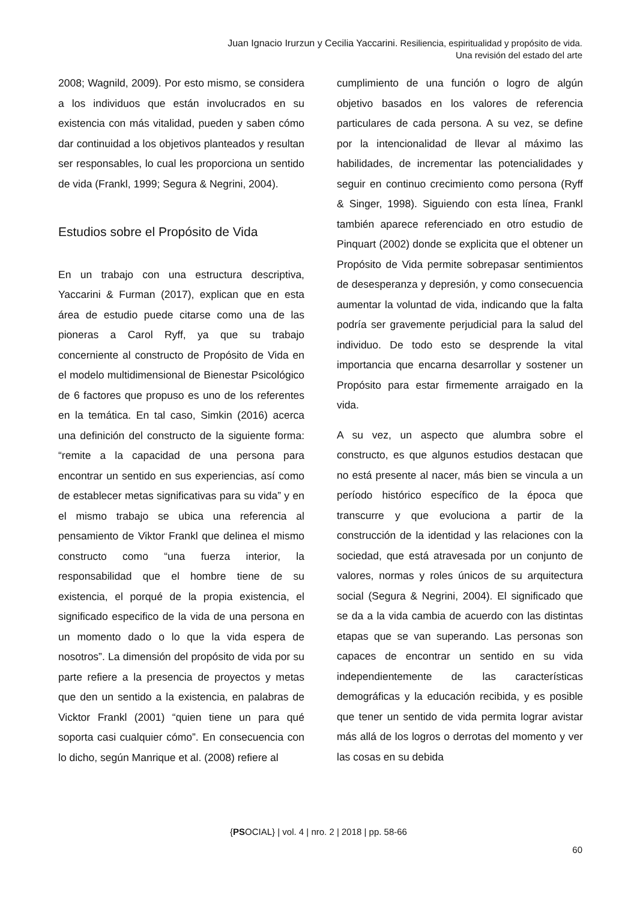Juan Ignacio Irurzun y Cecilia Yaccarini. Resiliencia, espiritualidad y propósito de vida.
Una revisión del estado del arte
2008; Wagnild, 2009). Por esto mismo, se considera a los individuos que están involucrados en su existencia con más vitalidad, pueden y saben cómo dar continuidad a los objetivos planteados y resultan ser responsables, lo cual les proporciona un sentido de vida (Frankl, 1999; Segura & Negrini, 2004).
Estudios sobre el Propósito de Vida
En un trabajo con una estructura descriptiva, Yaccarini & Furman (2017), explican que en esta área de estudio puede citarse como una de las pioneras a Carol Ryff, ya que su trabajo concerniente al constructo de Propósito de Vida en el modelo multidimensional de Bienestar Psicológico de 6 factores que propuso es uno de los referentes en la temática. En tal caso, Simkin (2016) acerca una definición del constructo de la siguiente forma: “remite a la capacidad de una persona para encontrar un sentido en sus experiencias, así como de establecer metas significativas para su vida” y en el mismo trabajo se ubica una referencia al pensamiento de Viktor Frankl que delinea el mismo constructo como “una fuerza interior, la responsabilidad que el hombre tiene de su existencia, el porqué de la propia existencia, el significado especifico de la vida de una persona en un momento dado o lo que la vida espera de nosotros”. La dimensión del propósito de vida por su parte refiere a la presencia de proyectos y metas que den un sentido a la existencia, en palabras de Vicktor Frankl (2001) “quien tiene un para qué soporta casi cualquier cómo”. En consecuencia con lo dicho, según Manrique et al. (2008) refiere al
cumplimiento de una función o logro de algún objetivo basados en los valores de referencia particulares de cada persona. A su vez, se define por la intencionalidad de llevar al máximo las habilidades, de incrementar las potencialidades y seguir en continuo crecimiento como persona (Ryff & Singer, 1998). Siguiendo con esta línea, Frankl también aparece referenciado en otro estudio de Pinquart (2002) donde se explicita que el obtener un Propósito de Vida permite sobrepasar sentimientos de desesperanza y depresión, y como consecuencia aumentar la voluntad de vida, indicando que la falta podría ser gravemente perjudicial para la salud del individuo. De todo esto se desprende la vital importancia que encarna desarrollar y sostener un Propósito para estar firmemente arraigado en la vida.
A su vez, un aspecto que alumbra sobre el constructo, es que algunos estudios destacan que no está presente al nacer, más bien se vincula a un período histórico específico de la época que transcurre y que evoluciona a partir de la construcción de la identidad y las relaciones con la sociedad, que está atravesada por un conjunto de valores, normas y roles únicos de su arquitectura social (Segura & Negrini, 2004). El significado que se da a la vida cambia de acuerdo con las distintas etapas que se van superando. Las personas son capaces de encontrar un sentido en su vida independientemente de las características demográficas y la educación recibida, y es posible que tener un sentido de vida permita lograr avistar más allá de los logros o derrotas del momento y ver las cosas en su debida
{PSOCIAL} | vol. 4 | nro. 2 | 2018 | pp. 58-66
60